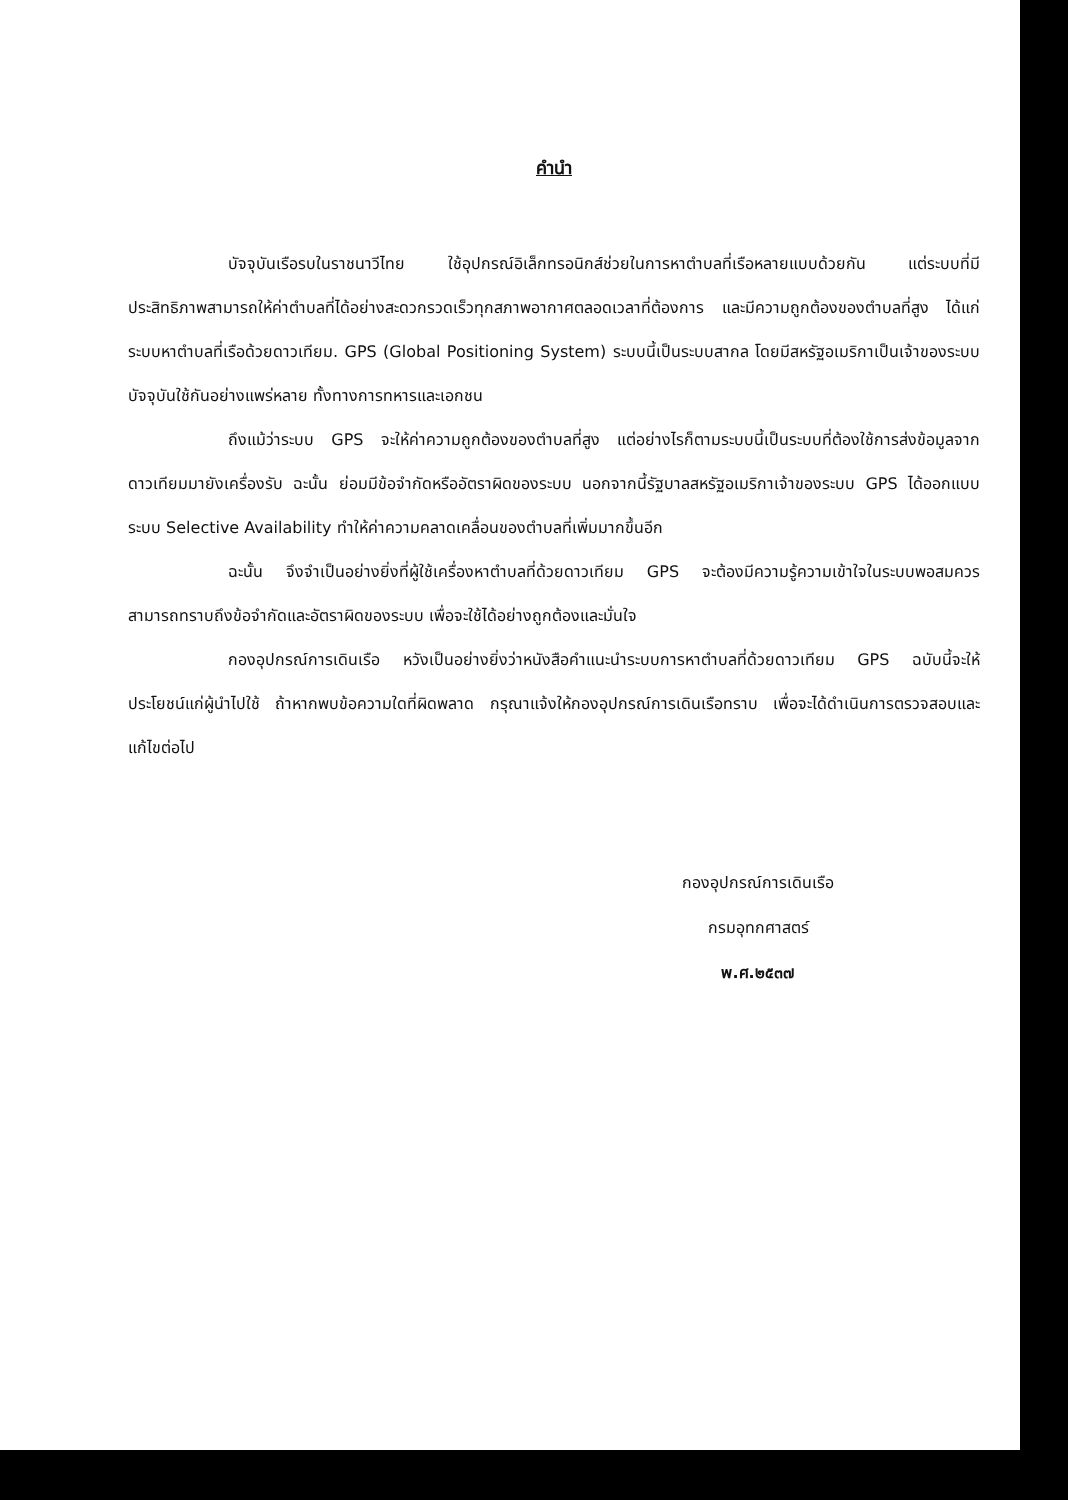คำนำ
บัจจุบันเรือรบในราชนาวีไทย ใช้อุปกรณ์อิเล็กทรอนิกส์ช่วยในการหาตำบลที่เรือหลายแบบด้วยกัน แต่ระบบที่มีประสิทธิภาพสามารถให้ค่าตำบลที่ได้อย่างสะดวกรวดเร็วทุกสภาพอากาศตลอดเวลาที่ต้องการ และมีความถูกต้องของตำบลที่สูง ได้แก่ ระบบหาตำบลที่เรือด้วยดาวเทียม. GPS (Global Positioning System) ระบบนี้เป็นระบบสากล โดยมีสหรัฐอเมริกาเป็นเจ้าของระบบ บัจจุบันใช้กันอย่างแพร่หลาย ทั้งทางการทหารและเอกชน
ถึงแม้ว่าระบบ GPS จะให้ค่าความถูกต้องของตำบลที่สูง แต่อย่างไรก็ตามระบบนี้เป็นระบบที่ต้องใช้การส่งข้อมูลจากดาวเทียมมายังเครื่องรับ ฉะนั้น ย่อมมีข้อจำกัดหรืออัตราผิดของระบบ นอกจากนี้รัฐบาลสหรัฐอเมริกาเจ้าของระบบ GPS ได้ออกแบบระบบ Selective Availability ทำให้ค่าความคลาดเคลื่อนของตำบลที่เพิ่มมากขึ้นอีก
ฉะนั้น จึงจำเป็นอย่างยิ่งที่ผู้ใช้เครื่องหาตำบลที่ด้วยดาวเทียม GPS จะต้องมีความรู้ความเข้าใจในระบบพอสมควร สามารถทราบถึงข้อจำกัดและอัตราผิดของระบบ เพื่อจะใช้ได้อย่างถูกต้องและมั่นใจ
กองอุปกรณ์การเดินเรือ หวังเป็นอย่างยิ่งว่าหนังสือคำแนะนำระบบการหาตำบลที่ด้วยดาวเทียม GPS ฉบับนี้จะให้ประโยชน์แก่ผู้นำไปใช้ ถ้าหากพบข้อความใดที่ผิดพลาด กรุณาแจ้งให้กองอุปกรณ์การเดินเรือทราบ เพื่อจะได้ดำเนินการตรวจสอบและแก้ไขต่อไป
กองอุปกรณ์การเดินเรือ
กรมอุทกศาสตร์
พ.ศ.๒๕๓๗